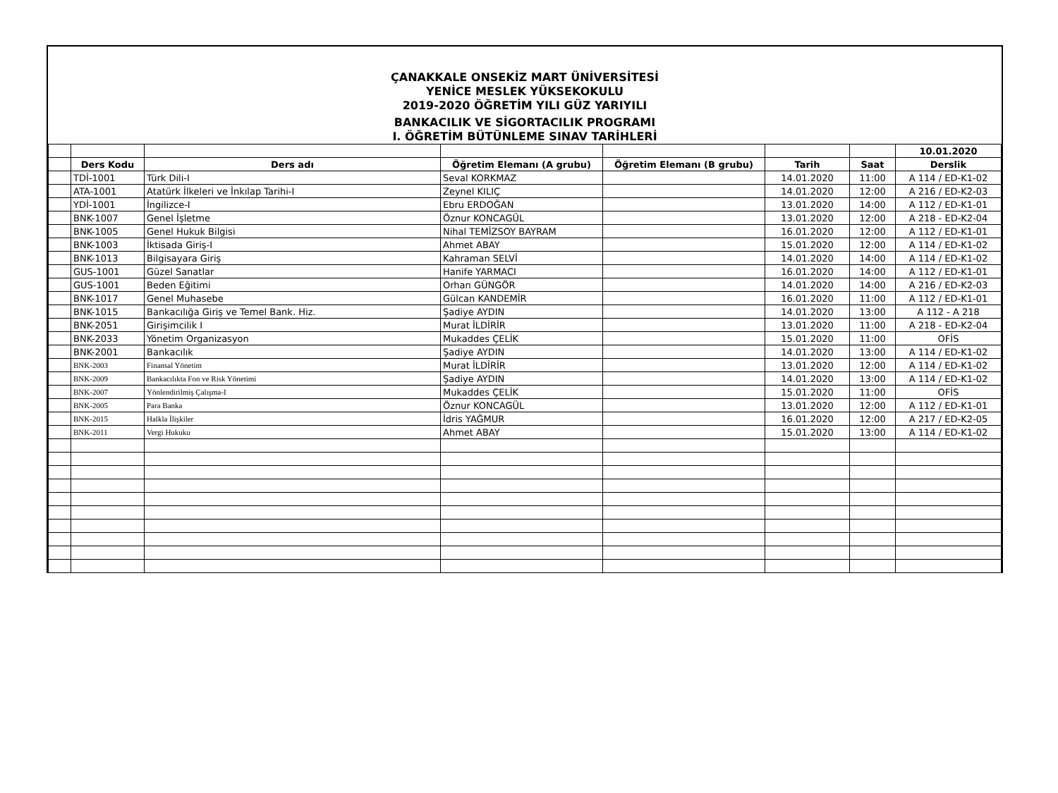ÇANAKKALE ONSEKİZ MART ÜNİVERSİTESİ
YENİCE MESLEK YÜKSEKOKULU
2019-2020 ÖĞRETİM YILI GÜZ YARIYILI
BANKACILIK VE SİGORTACILIK PROGRAMI
I. ÖĞRETİM BÜTÜNLEME SINAV TARİHLERİ
| | | | | | | | 10.01.2020 |
| | Ders Kodu | Ders adı | Öğretim Elemanı (A grubu) | Öğretim Elemanı (B grubu) | Tarih | Saat | Derslik |
| | TDİ-1001 | Türk Dili-I | Seval KORKMAZ | | 14.01.2020 | 11:00 | A 114 / ED-K1-02 |
| | ATA-1001 | Atatürk İlkeleri ve İnkılap Tarihi-I | Zeynel KILIÇ | | 14.01.2020 | 12:00 | A 216 / ED-K2-03 |
| | YDİ-1001 | İngilizce-I | Ebru ERDOĞAN | | 13.01.2020 | 14:00 | A 112 / ED-K1-01 |
| | BNK-1007 | Genel İşletme | Öznur KONCAGÜL | | 13.01.2020 | 12:00 | A 218 - ED-K2-04 |
| | BNK-1005 | Genel Hukuk Bilgisi | Nihal TEMİZSOY BAYRAM | | 16.01.2020 | 12:00 | A 112 / ED-K1-01 |
| | BNK-1003 | İktisada Giriş-I | Ahmet ABAY | | 15.01.2020 | 12:00 | A 114 / ED-K1-02 |
| | BNK-1013 | Bilgisayara Giriş | Kahraman SELVİ | | 14.01.2020 | 14:00 | A 114 / ED-K1-02 |
| | GUS-1001 | Güzel Sanatlar | Hanife YARMACI | | 16.01.2020 | 14:00 | A 112 / ED-K1-01 |
| | GUS-1001 | Beden Eğitimi | Orhan GÜNGÖR | | 14.01.2020 | 14:00 | A 216 / ED-K2-03 |
| | BNK-1017 | Genel Muhasebe | Gülcan KANDEMİR | | 16.01.2020 | 11:00 | A 112 / ED-K1-01 |
| | BNK-1015 | Bankacılığa Giriş ve Temel Bank. Hiz. | Şadiye AYDIN | | 14.01.2020 | 13:00 | A 112 - A 218 |
| | BNK-2051 | Girişimcilik I | Murat İLDİRİR | | 13.01.2020 | 11:00 | A 218 - ED-K2-04 |
| | BNK-2033 | Yönetim Organizasyon | Mukaddes ÇELİK | | 15.01.2020 | 11:00 | OFİS |
| | BNK-2001 | Bankacılık | Şadiye AYDIN | | 14.01.2020 | 13:00 | A 114 / ED-K1-02 |
| | BNK-2003 | Finansal Yönetim | Murat İLDİRİR | | 13.01.2020 | 12:00 | A 114 / ED-K1-02 |
| | BNK-2009 | Bankacılıkta Fon ve Risk Yönetimi | Şadiye AYDIN | | 14.01.2020 | 13:00 | A 114 / ED-K1-02 |
| | BNK-2007 | Yönlendirilmiş Çalışma-I | Mukaddes ÇELİK | | 15.01.2020 | 11:00 | OFİS |
| | BNK-2005 | Para Banka | Öznur KONCAGÜL | | 13.01.2020 | 12:00 | A 112 / ED-K1-01 |
| | BNK-2015 | Halkla İlişkiler | İdris YAĞMUR | | 16.01.2020 | 12:00 | A 217 / ED-K2-05 |
| | BNK-2011 | Vergi Hukuku | Ahmet ABAY | | 15.01.2020 | 13:00 | A 114 / ED-K1-02 |